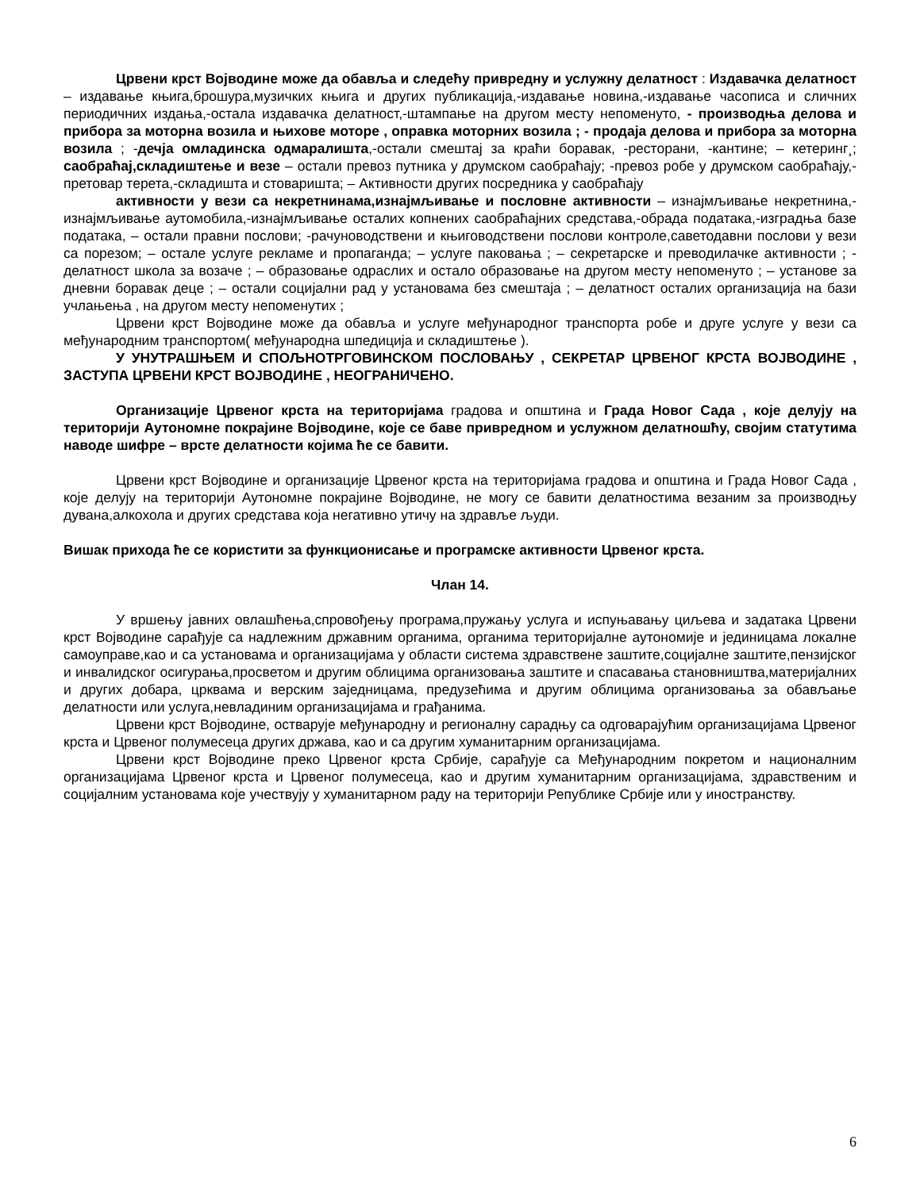Црвени крст Војводине може да обавља и следећу привредну и услужну делатност : Издавачка делатност – издавање књига,брошура,музичких књига и других публикација,-издавање новина,-издавање часописа и сличних периодичних издања,-остала издавачка делатност,-штампање на другом месту непоменуто, - производња делова и прибора за моторна возила и њихове моторе , оправка моторних возила ; - продаја делова и прибора за моторна возила ; -дечја омладинска одмаралишта,-остали смештај за краћи боравак, -ресторани, -кантине; – кетеринг¸; саобраћај,складиштење и везе – остали превоз путника у друмском саобраћају; -превоз робе у друмском саобраћају,-претовар терета,-складишта и стоваришта; – Активности других посредника у саобраћају
активности у вези са некретнинама,изнајмљивање и пословне активности – изнајмљивање некретнина,-изнајмљивање аутомобила,-изнајмљивање осталих копнених саобраћајних средстава,-обрада података,-изградња базе података, – остали правни послови; -рачуноводствени и књиговодствени послови контроле,саветодавни послови у вези са порезом; – остале услуге рекламе и пропаганда; – услуге паковања ; – секретарске и преводилачке активности ; - делатност школа за возаче ; – образовање одраслих и остало образовање на другом месту непоменуто ; – установе за дневни боравак деце ; – остали социјални рад у установама без смештаја ; – делатност осталих организација на бази учлањења , на другом месту непоменутих ;
Црвени крст Војводине може да обавља и услуге међународног транспорта робе и друге услуге у вези са међународним транспортом( међународна шпедиција и складиштење ).
У УНУТРАШЊЕМ И СПОЉНОТРГОВИНСКОМ ПОСЛОВАЊУ , СЕКРЕТАР ЦРВЕНОГ КРСТА ВОЈВОДИНЕ , ЗАСТУПА ЦРВЕНИ КРСТ ВОЈВОДИНЕ , НЕОГРАНИЧЕНО.
Организације Црвеног крста на територијама градова и општина и Града Новог Сада , које делују на територији Аутономне покрајине Војводине, које се баве привредном и услужном делатношћу, својим статутима наводе шифре – врсте делатности којима ће се бавити.
Црвени крст Војводине и организације Црвеног крста на територијама градова и општина и Града Новог Сада , које делују на територији Аутономне покрајине Војводине, не могу се бавити делатностима везаним за производњу дувана,алкохола и других средстава која негативно утичу на здравље људи.
Вишак прихода ће се користити за функционисање и програмске активности Црвеног крста.
Члан 14.
У вршењу јавних овлашћења,спровођењу програма,пружању услуга и испуњавању циљева и задатака Црвени крст Војводине сарађује са надлежним државним органима, органима територијалне аутономије и јединицама локалне самоуправе,као и са установама и организацијама у области система здравствене заштите,социјалне заштите,пензијског и инвалидског осигурања,просветом и другим облицима организовања заштите и спасавања становништва,материјалних и других добара, црквама и верским заједницама, предузећима и другим облицима организовања за обављање делатности или услуга,невладиним организацијама и грађанима.
Црвени крст Војводине, остварује међународну и регионалну сарадњу са одговарајућим организацијама Црвеног крста и Црвеног полумесеца других држава, као и са другим хуманитарним организацијама.
Црвени крст Војводине преко Црвеног крста Србије, сарађује са Међународним покретом и националним организацијама Црвеног крста и Црвеног полумесеца, као и другим хуманитарним организацијама, здравственим и социјалним установама које учествују у хуманитарном раду на територији Републике Србије или у иностранству.
6